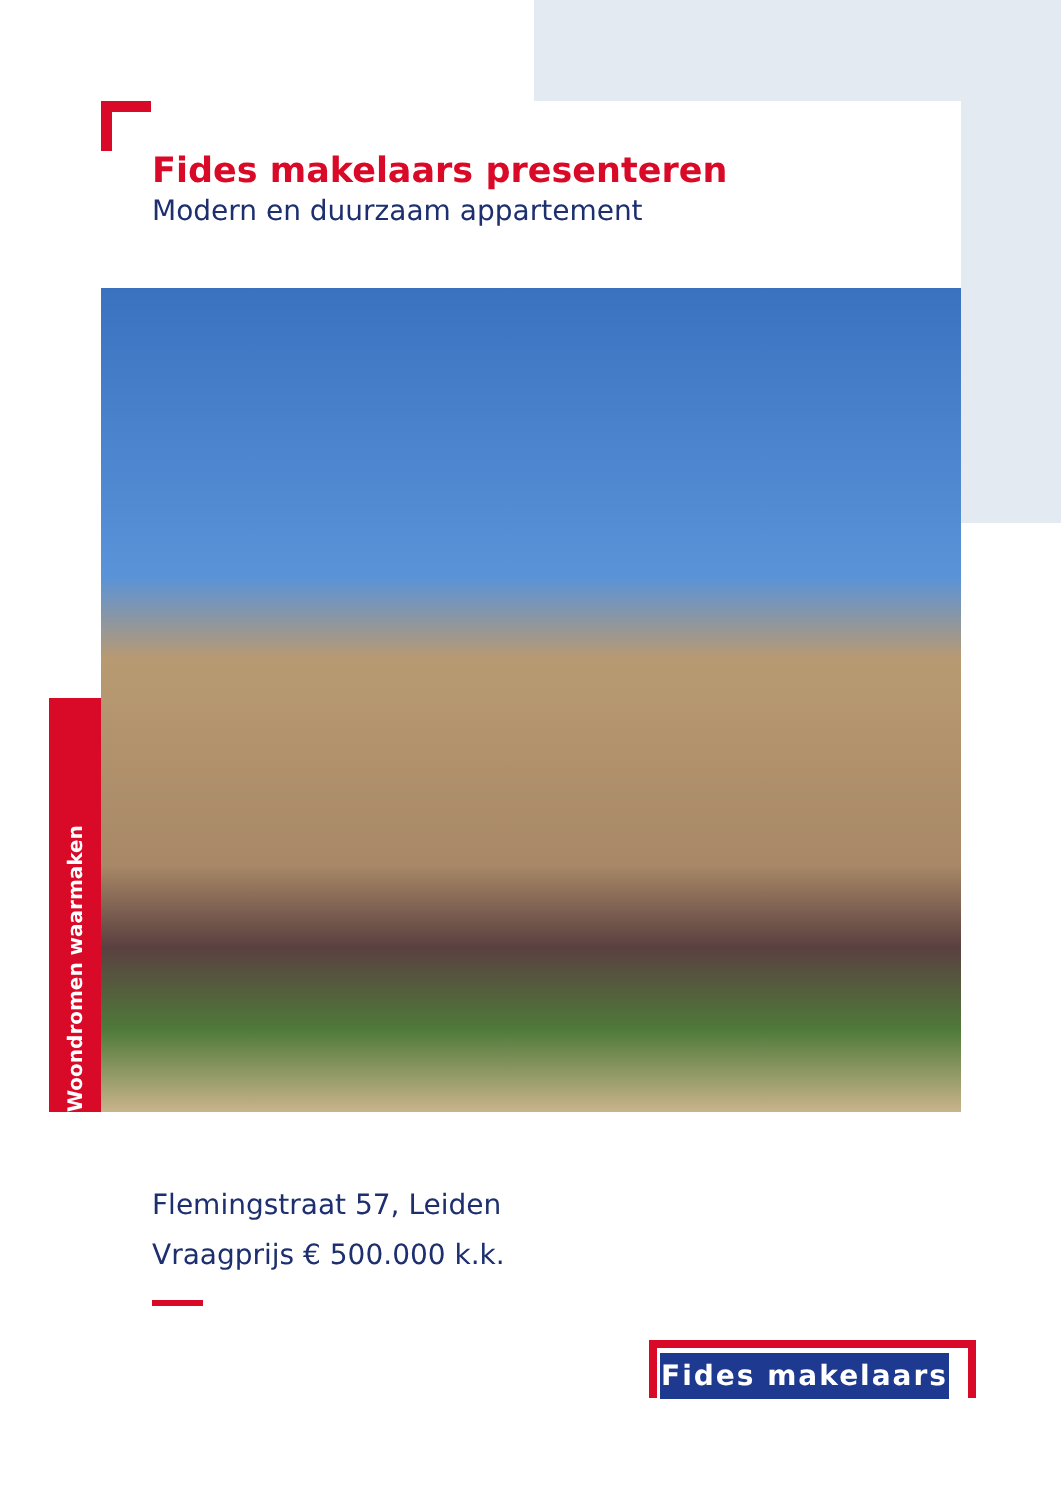Fides makelaars presenteren
Modern en duurzaam appartement
Woondromen waarmaken
Flemingstraat 57, Leiden
Vraagprijs € 500.000 k.k.
Fides makelaars